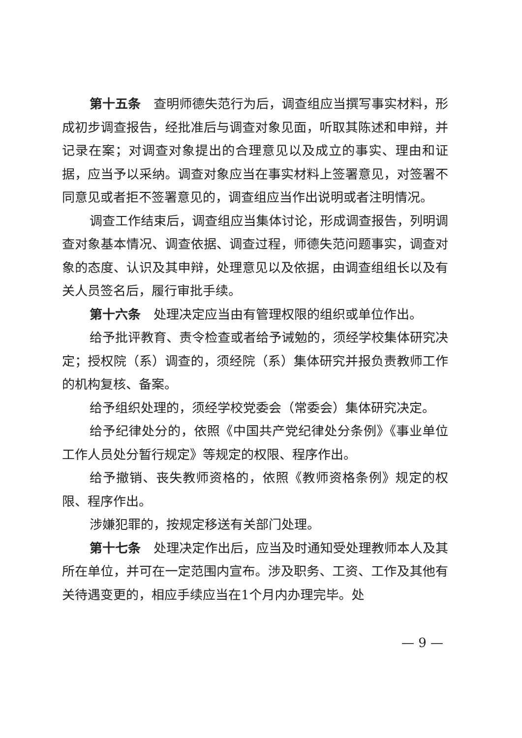第十五条　查明师德失范行为后，调查组应当撰写事实材料，形成初步调查报告，经批准后与调查对象见面，听取其陈述和申辩，并记录在案；对调查对象提出的合理意见以及成立的事实、理由和证据，应当予以采纳。调查对象应当在事实材料上签署意见，对签署不同意见或者拒不签署意见的，调查组应当作出说明或者注明情况。
调查工作结束后，调查组应当集体讨论，形成调查报告，列明调查对象基本情况、调查依据、调查过程，师德失范问题事实，调查对象的态度、认识及其申辩，处理意见以及依据，由调查组组长以及有关人员签名后，履行审批手续。
第十六条　处理决定应当由有管理权限的组织或单位作出。
给予批评教育、责令检查或者给予诫勉的，须经学校集体研究决定；授权院（系）调查的，须经院（系）集体研究并报负责教师工作的机构复核、备案。
给予组织处理的，须经学校党委会（常委会）集体研究决定。
给予纪律处分的，依照《中国共产党纪律处分条例》《事业单位工作人员处分暂行规定》等规定的权限、程序作出。
给予撤销、丧失教师资格的，依照《教师资格条例》规定的权限、程序作出。
涉嫌犯罪的，按规定移送有关部门处理。
第十七条　处理决定作出后，应当及时通知受处理教师本人及其所在单位，并可在一定范围内宣布。涉及职务、工资、工作及其他有关待遇变更的，相应手续应当在1个月内办理完毕。处
— 9 —